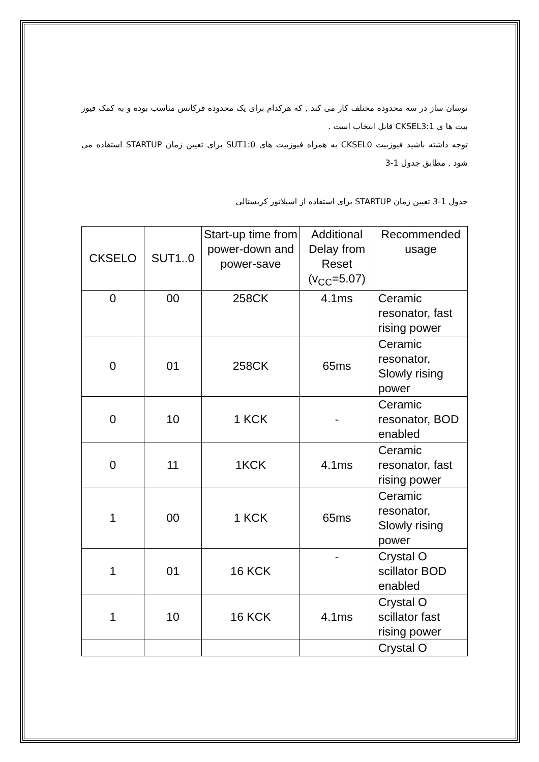نوسان ساز در سه محدوده مختلف کار می کند , که هرکدام برای یک محدوده فرکانس مناسب بوده و به کمک فیوز بیت ها ی CKSEL3:1 قابل انتخاب است .
توجه داشته باشید فیوزبیت CKSEL0 به همراه فیوزبیت های SUT1:0 برای تعیین زمان STARTUP استفاده می شود , مطابق جدول 1-3
جدول 1-3 تعیین زمان STARTUP برای استفاده از اسیلاتور کریستالی
| CKSELO | SUT1..0 | Start-up time from power-down and power-save | Additional Delay from Reset (v<sub>CC</sub>=5.07) | Recommended usage |
| --- | --- | --- | --- | --- |
| 0 | 00 | 258CK | 4.1ms | Ceramic resonator, fast rising power |
| 0 | 01 | 258CK | 65ms | Ceramic resonator, Slowly rising power |
| 0 | 10 | 1 KCK | - | Ceramic resonator, BOD enabled |
| 0 | 11 | 1KCK | 4.1ms | Ceramic resonator, fast rising power |
| 1 | 00 | 1 KCK | 65ms | Ceramic resonator, Slowly rising power |
| 1 | 01 | 16 KCK | - | Crystal O scillator BOD enabled |
| 1 | 10 | 16 KCK | 4.1ms | Crystal O scillator fast rising power |
| | | | | Crystal O |